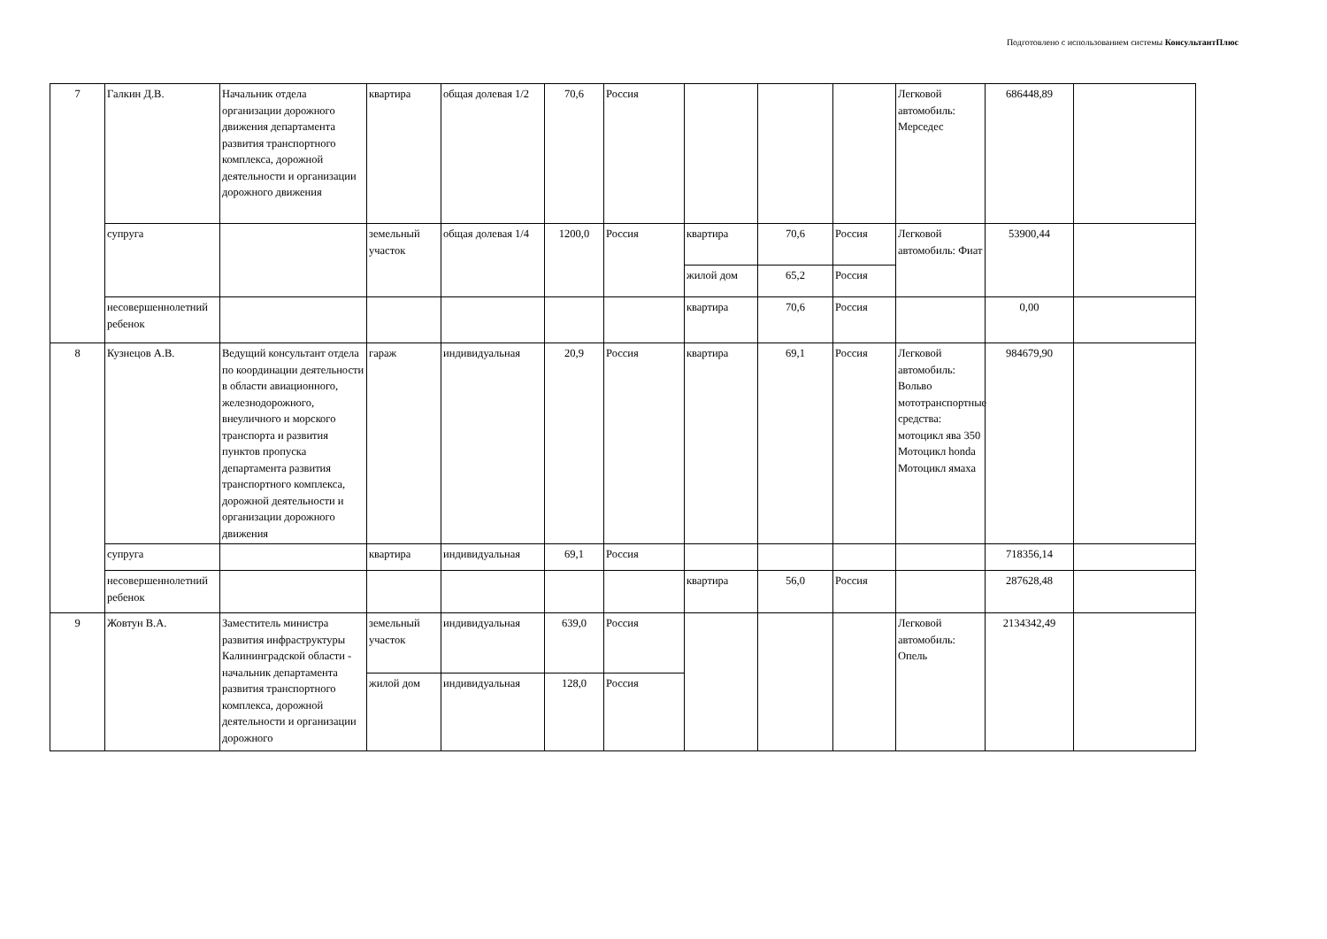Подготовлено с использованием системы КонсультантПлюс
| 7 | Галкин Д.В. | Начальник отдела организации дорожного движения департамента развития транспортного комплекса, дорожной деятельности и организации дорожного движения | квартира | общая долевая 1/2 | 70,6 | Россия | | | | Легковой автомобиль: Мерседес | 686448,89 | |
| | супруга | | земельный участок | общая долевая 1/4 | 1200,0 | Россия | квартира | 70,6 | Россия | Легковой автомобиль: Фиат | 53900,44 | |
| | | | | | | | жилой дом | 65,2 | Россия | | | |
| | несовершеннолетний ребенок | | | | | | квартира | 70,6 | Россия | | 0,00 | |
| 8 | Кузнецов А.В. | Ведущий консультант отдела по координации деятельности в области авиационного, железнодорожного, внеуличного и морского транспорта и развития пунктов пропуска департамента развития транспортного комплекса, дорожной деятельности и организации дорожного движения | гараж | индивидуальная | 20,9 | Россия | квартира | 69,1 | Россия | Легковой автомобиль: Вольво мототранспортные средства: мотоцикл ява 350 Мотоцикл honda Мотоцикл ямаха | 984679,90 | |
| | супруга | | квартира | индивидуальная | 69,1 | Россия | | | | | 718356,14 | |
| | несовершеннолетний ребенок | | | | | | квартира | 56,0 | Россия | | 287628,48 | |
| 9 | Жовтун В.А. | Заместитель министра развития инфраструктуры Калининградской области - начальник департамента развития транспортного комплекса, дорожной деятельности и организации дорожного | земельный участок | индивидуальная | 639,0 | Россия | | | | Легковой автомобиль: Опель | 2134342,49 | |
| | | | жилой дом | индивидуальная | 128,0 | Россия | | | | | | |